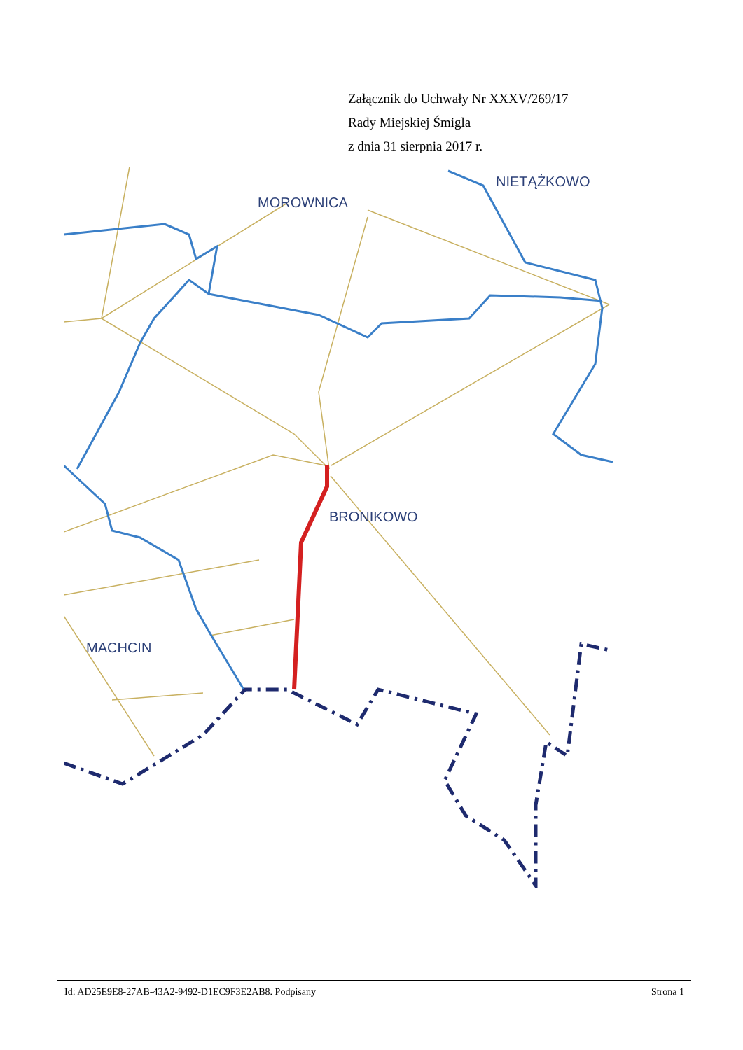Załącznik do Uchwały Nr XXXV/269/17
Rady Miejskiej Śmigla
z dnia 31 sierpnia 2017 r.
MOROWNICA
NIETĄŻKOWO
BRONIKOWO
MACHCIN
Id: AD25E9E8-27AB-43A2-9492-D1EC9F3E2AB8. Podpisany Strona 1